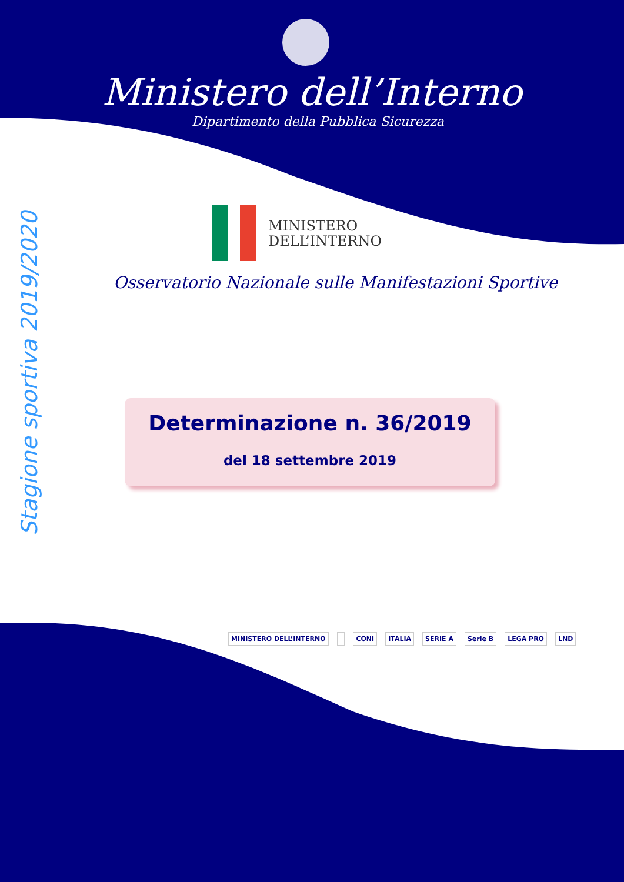Ministero dell’Interno
Dipartimento della Pubblica Sicurezza
MINISTERO
DELL’INTERNO
Osservatorio Nazionale sulle Manifestazioni Sportive
Stagione sportiva 2019/2020
Determinazione n. 36/2019
del 18 settembre 2019
MINISTERO DELL’INTERNO CONI ITALIA SERIE A Serie B LEGA PRO LND